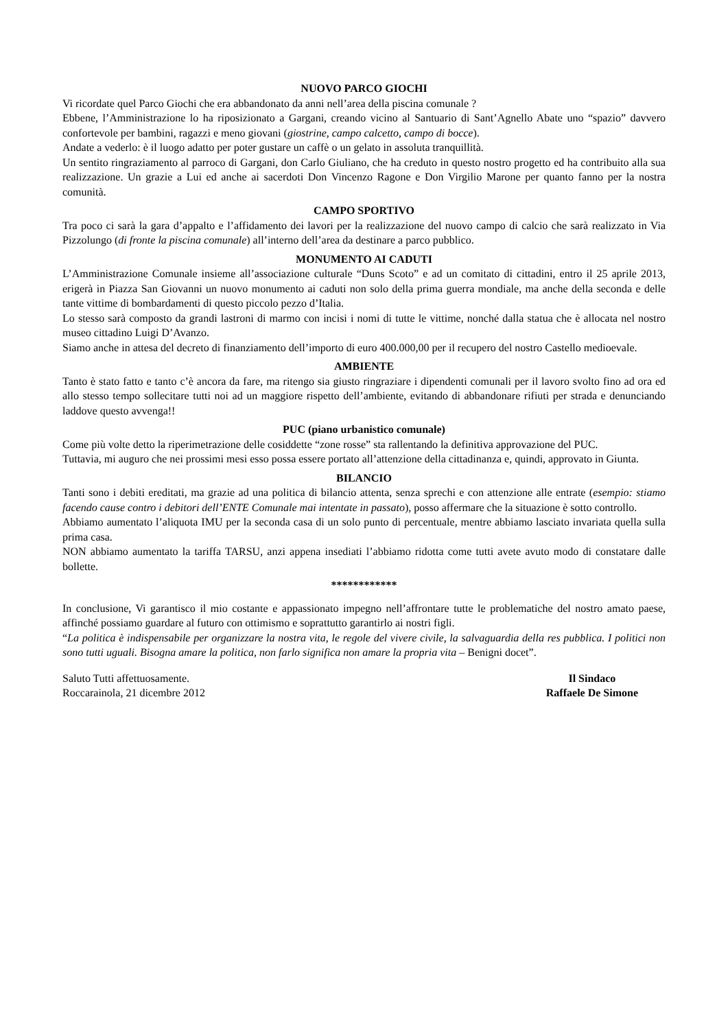NUOVO PARCO GIOCHI
Vi ricordate quel Parco Giochi che era abbandonato da anni nell’area della piscina comunale ?
Ebbene, l’Amministrazione lo ha riposizionato a Gargani, creando vicino al Santuario di Sant’Agnello Abate uno “spazio” davvero confortevole per bambini, ragazzi e meno giovani (giostrine, campo calcetto, campo di bocce).
Andate a vederlo: è il luogo adatto per poter gustare un caffè o un gelato in assoluta tranquillità.
Un sentito ringraziamento al parroco di Gargani, don Carlo Giuliano, che ha creduto in questo nostro progetto ed ha contribuito alla sua realizzazione. Un grazie a Lui ed anche ai sacerdoti Don Vincenzo Ragone e Don Virgilio Marone per quanto fanno per la nostra comunità.
CAMPO SPORTIVO
Tra poco ci sarà la gara d’appalto e l’affidamento dei lavori per la realizzazione del nuovo campo di calcio che sarà realizzato in Via Pizzolungo (di fronte la piscina comunale) all’interno dell’area da destinare a parco pubblico.
MONUMENTO AI CADUTI
L’Amministrazione Comunale insieme all’associazione culturale “Duns Scoto” e ad un comitato di cittadini, entro il 25 aprile 2013, erigerà in Piazza San Giovanni un nuovo monumento ai caduti non solo della prima guerra mondiale, ma anche della seconda e delle tante vittime di bombardamenti di questo piccolo pezzo d’Italia.
Lo stesso sarà composto da grandi lastroni di marmo con incisi i nomi di tutte le vittime, nonché dalla statua che è allocata nel nostro museo cittadino Luigi D’Avanzo.
Siamo anche in attesa del decreto di finanziamento dell’importo di euro 400.000,00 per il recupero del nostro Castello medioevale.
AMBIENTE
Tanto è stato fatto e tanto c’è ancora da fare, ma ritengo sia giusto ringraziare i dipendenti comunali per il lavoro svolto fino ad ora ed allo stesso tempo sollecitare tutti noi ad un maggiore rispetto dell’ambiente, evitando di abbandonare rifiuti per strada e denunciando laddove questo avvenga!!
PUC (piano urbanistico comunale)
Come più volte detto la riperimetrazione delle cosiddette “zone rosse” sta rallentando la definitiva approvazione del PUC.
Tuttavia, mi auguro che nei prossimi mesi esso possa essere portato all’attenzione della cittadinanza e, quindi, approvato in Giunta.
BILANCIO
Tanti sono i debiti ereditati, ma grazie ad una politica di bilancio attenta, senza sprechi e con attenzione alle entrate (esempio: stiamo facendo cause contro i debitori dell’ENTE Comunale mai intentate in passato), posso affermare che la situazione è sotto controllo.
Abbiamo aumentato l’aliquota IMU per la seconda casa di un solo punto di percentuale, mentre abbiamo lasciato invariata quella sulla prima casa.
NON abbiamo aumentato la tariffa TARSU, anzi appena insediati l’abbiamo ridotta come tutti avete avuto modo di constatare dalle bollette.
************
In conclusione, Vi garantisco il mio costante e appassionato impegno nell’affrontare tutte le problematiche del nostro amato paese, affinché possiamo guardare al futuro con ottimismo e soprattutto garantirlo ai nostri figli.
“La politica è indispensabile per organizzare la nostra vita, le regole del vivere civile, la salvaguardia della res pubblica. I politici non sono tutti uguali. Bisogna amare la politica, non farlo significa non amare la propria vita – Benigni docet”.
Saluto Tutti affettuosamente.
Roccarainola, 21 dicembre 2012
Il Sindaco
Raffaele De Simone